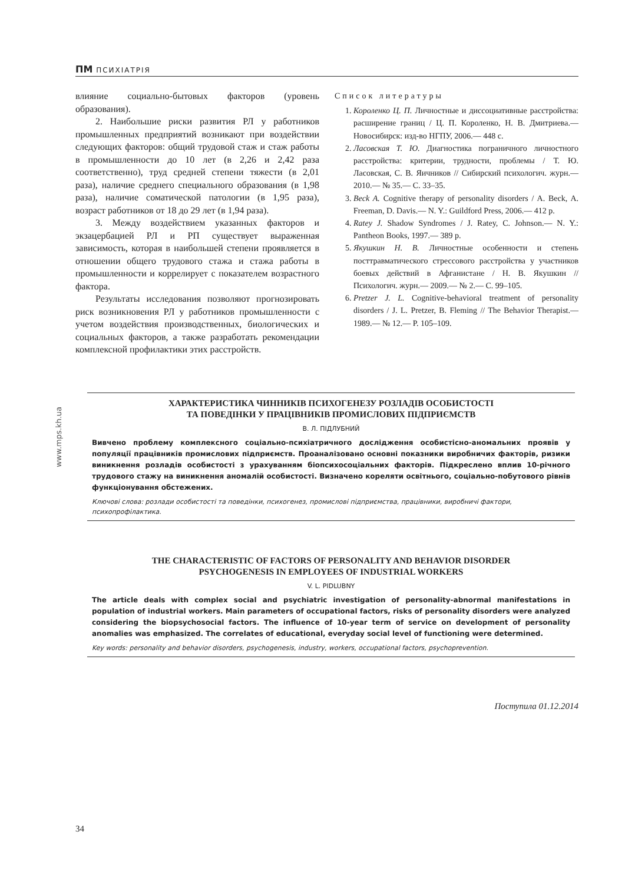ПМ ПСИХІАТРІЯ
влияние социально-бытовых факторов (уровень образования).
2. Наибольшие риски развития РЛ у работников промышленных предприятий возникают при воздействии следующих факторов: общий трудовой стаж и стаж работы в промышленности до 10 лет (в 2,26 и 2,42 раза соответственно), труд средней степени тяжести (в 2,01 раза), наличие среднего специального образования (в 1,98 раза), наличие соматической патологии (в 1,95 раза), возраст работников от 18 до 29 лет (в 1,94 раза).
3. Между воздействием указанных факторов и экзацербацией РЛ и РП существует выраженная зависимость, которая в наибольшей степени проявляется в отношении общего трудового стажа и стажа работы в промышленности и коррелирует с показателем возрастного фактора.
Результаты исследования позволяют прогнозировать риск возникновения РЛ у работников промышленности с учетом воздействия производственных, биологических и социальных факторов, а также разработать рекомендации комплексной профилактики этих расстройств.
Список литературы
1. Короленко Ц. П. Личностные и диссоциативные расстройства: расширение границ / Ц. П. Короленко, Н. В. Дмитриева.— Новосибирск: изд-во НГПУ, 2006.— 448 с.
2. Ласовская Т. Ю. Диагностика пограничного личностного расстройства: критерии, трудности, проблемы / Т. Ю. Ласовская, С. В. Яичников // Сибирский психологич. журн.— 2010.— № 35.— С. 33–35.
3. Beck A. Cognitive therapy of personality disorders / A. Beck, A. Freeman, D. Davis.— N. Y.: Guildford Press, 2006.— 412 p.
4. Ratey J. Shadow Syndromes / J. Ratey, C. Johnson.— N. Y.: Pantheon Books, 1997.— 389 p.
5. Якушкин Н. В. Личностные особенности и степень посттравматического стрессового расстройства у участников боевых действий в Афганистане / Н. В. Якушкин // Психологич. журн.— 2009.— № 2.— С. 99–105.
6. Pretzer J. L. Cognitive-behavioral treatment of personality disorders / J. L. Pretzer, B. Fleming // The Behavior Therapist.— 1989.— № 12.— P. 105–109.
www.mps.kh.ua
ХАРАКТЕРИСТИКА ЧИННИКІВ ПСИХОГЕНЕЗУ РОЗЛАДІВ ОСОБИСТОСТІ
ТА ПОВЕДІНКИ У ПРАЦІВНИКІВ ПРОМИСЛОВИХ ПІДПРИЄМСТВ
В. Л. ПІДЛУБНИЙ
Вивчено проблему комплексного соціально-психіатричного дослідження особистісно-аномальних проявів у популяції працівників промислових підприємств. Проаналізовано основні показники виробничих факторів, ризики виникнення розладів особистості з урахуванням біопсихосоціальних факторів. Підкреслено вплив 10-річного трудового стажу на виникнення аномалій особистості. Визначено кореляти освітнього, соціально-побутового рівнів функціонування обстежених.
Ключові слова: розлади особистості та поведінки, психогенез, промислові підприємства, працівники, виробничі фактори, психопрофілактика.
THE CHARACTERISTIC OF FACTORS OF PERSONALITY AND BEHAVIOR DISORDER
PSYCHOGENESIS IN EMPLOYEES OF INDUSTRIAL WORKERS
V. L. PIDLUBNY
The article deals with complex social and psychiatric investigation of personality-abnormal manifestations in population of industrial workers. Main parameters of occupational factors, risks of personality disorders were analyzed considering the biopsychosocial factors. The influence of 10-year term of service on development of personality anomalies was emphasized. The correlates of educational, everyday social level of functioning were determined.
Key words: personality and behavior disorders, psychogenesis, industry, workers, occupational factors, psychoprevention.
Поступила 01.12.2014
34